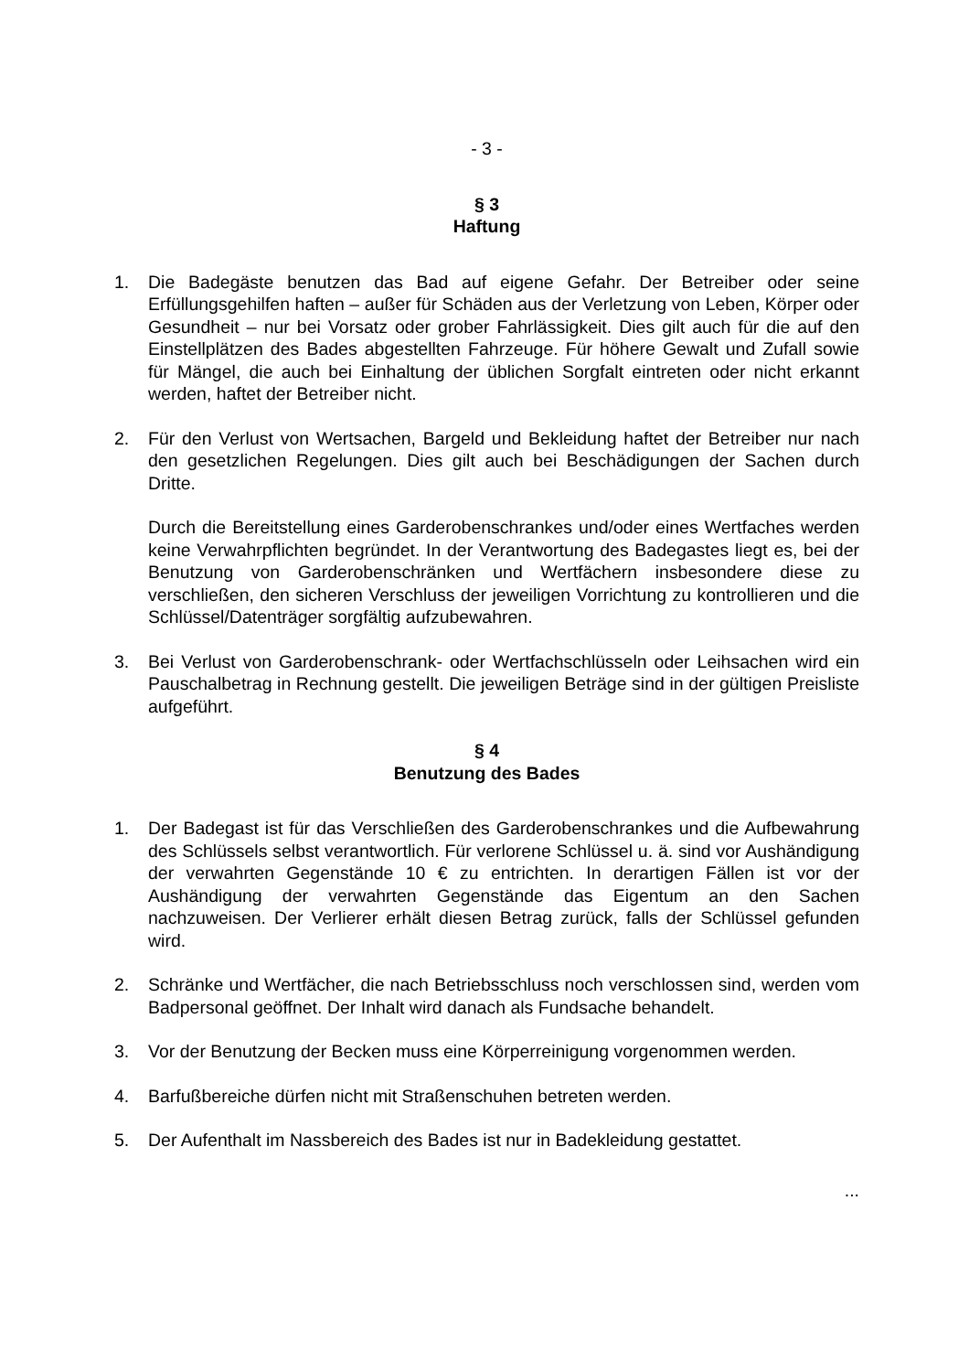- 3 -
§ 3
Haftung
1. Die Badegäste benutzen das Bad auf eigene Gefahr. Der Betreiber oder seine Erfüllungsgehilfen haften – außer für Schäden aus der Verletzung von Leben, Körper oder Gesundheit – nur bei Vorsatz oder grober Fahrlässigkeit. Dies gilt auch für die auf den Einstellplätzen des Bades abgestellten Fahrzeuge. Für höhere Gewalt und Zufall sowie für Mängel, die auch bei Einhaltung der üblichen Sorgfalt eintreten oder nicht erkannt werden, haftet der Betreiber nicht.
2. Für den Verlust von Wertsachen, Bargeld und Bekleidung haftet der Betreiber nur nach den gesetzlichen Regelungen. Dies gilt auch bei Beschädigungen der Sachen durch Dritte.
Durch die Bereitstellung eines Garderobenschrankes und/oder eines Wertfaches werden keine Verwahrpflichten begründet. In der Verantwortung des Badegastes liegt es, bei der Benutzung von Garderobenschränken und Wertfächern insbesondere diese zu verschließen, den sicheren Verschluss der jeweiligen Vorrichtung zu kontrollieren und die Schlüssel/Datenträger sorgfältig aufzubewahren.
3. Bei Verlust von Garderobenschrank- oder Wertfachschlüsseln oder Leihsachen wird ein Pauschalbetrag in Rechnung gestellt. Die jeweiligen Beträge sind in der gültigen Preisliste aufgeführt.
§ 4
Benutzung des Bades
1. Der Badegast ist für das Verschließen des Garderobenschrankes und die Aufbewahrung des Schlüssels selbst verantwortlich. Für verlorene Schlüssel u. ä. sind vor Aushändigung der verwahrten Gegenstände 10 € zu entrichten. In derartigen Fällen ist vor der Aushändigung der verwahrten Gegenstände das Eigentum an den Sachen nachzuweisen. Der Verlierer erhält diesen Betrag zurück, falls der Schlüssel gefunden wird.
2. Schränke und Wertfächer, die nach Betriebsschluss noch verschlossen sind, werden vom Badpersonal geöffnet. Der Inhalt wird danach als Fundsache behandelt.
3. Vor der Benutzung der Becken muss eine Körperreinigung vorgenommen werden.
4. Barfußbereiche dürfen nicht mit Straßenschuhen betreten werden.
5. Der Aufenthalt im Nassbereich des Bades ist nur in Badekleidung gestattet.
...